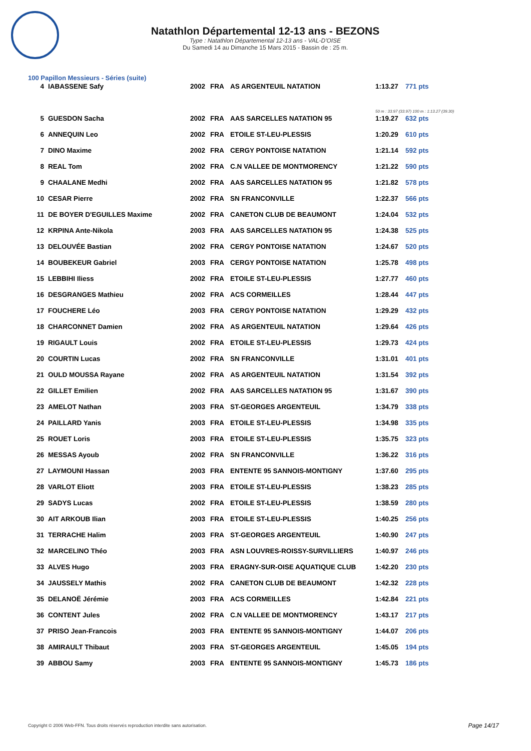Natathlon Départemental 12-13 ans - BEZONS
Type : Natathlon Départemental 12-13 ans - VAL-D'OISE
Du Samedi 14 au Dimanche 15 Mars 2015 - Bassin de : 25 m.
100 Papillon Messieurs - Séries (suite)
| 4 | IABASSENE Safy | 2002 | FRA | AS ARGENTEUIL NATATION | 1:13.27 | 771 pts |
| | | | | | 50 m : 33.97 (33.97) 100 m : 1:13.27 (39.30) | |
| 5 | GUESDON Sacha | 2002 | FRA | AAS SARCELLES NATATION 95 | 1:19.27 | 632 pts |
| 6 | ANNEQUIN Leo | 2002 | FRA | ETOILE ST-LEU-PLESSIS | 1:20.29 | 610 pts |
| 7 | DINO Maxime | 2002 | FRA | CERGY PONTOISE NATATION | 1:21.14 | 592 pts |
| 8 | REAL Tom | 2002 | FRA | C.N VALLEE DE MONTMORENCY | 1:21.22 | 590 pts |
| 9 | CHAALANE Medhi | 2002 | FRA | AAS SARCELLES NATATION 95 | 1:21.82 | 578 pts |
| 10 | CESAR Pierre | 2002 | FRA | SN FRANCONVILLE | 1:22.37 | 566 pts |
| 11 | DE BOYER D'EGUILLES Maxime | 2002 | FRA | CANETON CLUB DE BEAUMONT | 1:24.04 | 532 pts |
| 12 | KRPINA Ante-Nikola | 2003 | FRA | AAS SARCELLES NATATION 95 | 1:24.38 | 525 pts |
| 13 | DELOUVÉE Bastian | 2002 | FRA | CERGY PONTOISE NATATION | 1:24.67 | 520 pts |
| 14 | BOUBEKEUR Gabriel | 2003 | FRA | CERGY PONTOISE NATATION | 1:25.78 | 498 pts |
| 15 | LEBBIHI Iliess | 2002 | FRA | ETOILE ST-LEU-PLESSIS | 1:27.77 | 460 pts |
| 16 | DESGRANGES Mathieu | 2002 | FRA | ACS CORMEILLES | 1:28.44 | 447 pts |
| 17 | FOUCHERE Léo | 2003 | FRA | CERGY PONTOISE NATATION | 1:29.29 | 432 pts |
| 18 | CHARCONNET Damien | 2002 | FRA | AS ARGENTEUIL NATATION | 1:29.64 | 426 pts |
| 19 | RIGAULT Louis | 2002 | FRA | ETOILE ST-LEU-PLESSIS | 1:29.73 | 424 pts |
| 20 | COURTIN Lucas | 2002 | FRA | SN FRANCONVILLE | 1:31.01 | 401 pts |
| 21 | OULD MOUSSA Rayane | 2002 | FRA | AS ARGENTEUIL NATATION | 1:31.54 | 392 pts |
| 22 | GILLET Emilien | 2002 | FRA | AAS SARCELLES NATATION 95 | 1:31.67 | 390 pts |
| 23 | AMELOT Nathan | 2003 | FRA | ST-GEORGES ARGENTEUIL | 1:34.79 | 338 pts |
| 24 | PAILLARD Yanis | 2003 | FRA | ETOILE ST-LEU-PLESSIS | 1:34.98 | 335 pts |
| 25 | ROUET Loris | 2003 | FRA | ETOILE ST-LEU-PLESSIS | 1:35.75 | 323 pts |
| 26 | MESSAS Ayoub | 2002 | FRA | SN FRANCONVILLE | 1:36.22 | 316 pts |
| 27 | LAYMOUNI Hassan | 2003 | FRA | ENTENTE 95 SANNOIS-MONTIGNY | 1:37.60 | 295 pts |
| 28 | VARLOT Eliott | 2003 | FRA | ETOILE ST-LEU-PLESSIS | 1:38.23 | 285 pts |
| 29 | SADYS Lucas | 2002 | FRA | ETOILE ST-LEU-PLESSIS | 1:38.59 | 280 pts |
| 30 | AIT ARKOUB Ilian | 2003 | FRA | ETOILE ST-LEU-PLESSIS | 1:40.25 | 256 pts |
| 31 | TERRACHE Halim | 2003 | FRA | ST-GEORGES ARGENTEUIL | 1:40.90 | 247 pts |
| 32 | MARCELINO Théo | 2003 | FRA | ASN LOUVRES-ROISSY-SURVILLIERS | 1:40.97 | 246 pts |
| 33 | ALVES Hugo | 2003 | FRA | ERAGNY-SUR-OISE AQUATIQUE CLUB | 1:42.20 | 230 pts |
| 34 | JAUSSELY Mathis | 2002 | FRA | CANETON CLUB DE BEAUMONT | 1:42.32 | 228 pts |
| 35 | DELANOË Jérémie | 2003 | FRA | ACS CORMEILLES | 1:42.84 | 221 pts |
| 36 | CONTENT Jules | 2002 | FRA | C.N VALLEE DE MONTMORENCY | 1:43.17 | 217 pts |
| 37 | PRISO Jean-Francois | 2003 | FRA | ENTENTE 95 SANNOIS-MONTIGNY | 1:44.07 | 206 pts |
| 38 | AMIRAULT Thibaut | 2003 | FRA | ST-GEORGES ARGENTEUIL | 1:45.05 | 194 pts |
| 39 | ABBOU Samy | 2003 | FRA | ENTENTE 95 SANNOIS-MONTIGNY | 1:45.73 | 186 pts |
Copyright © 2006 Web-FFN. Tous droits réservés reproduction interdite sans autorisation.
Page 14/17